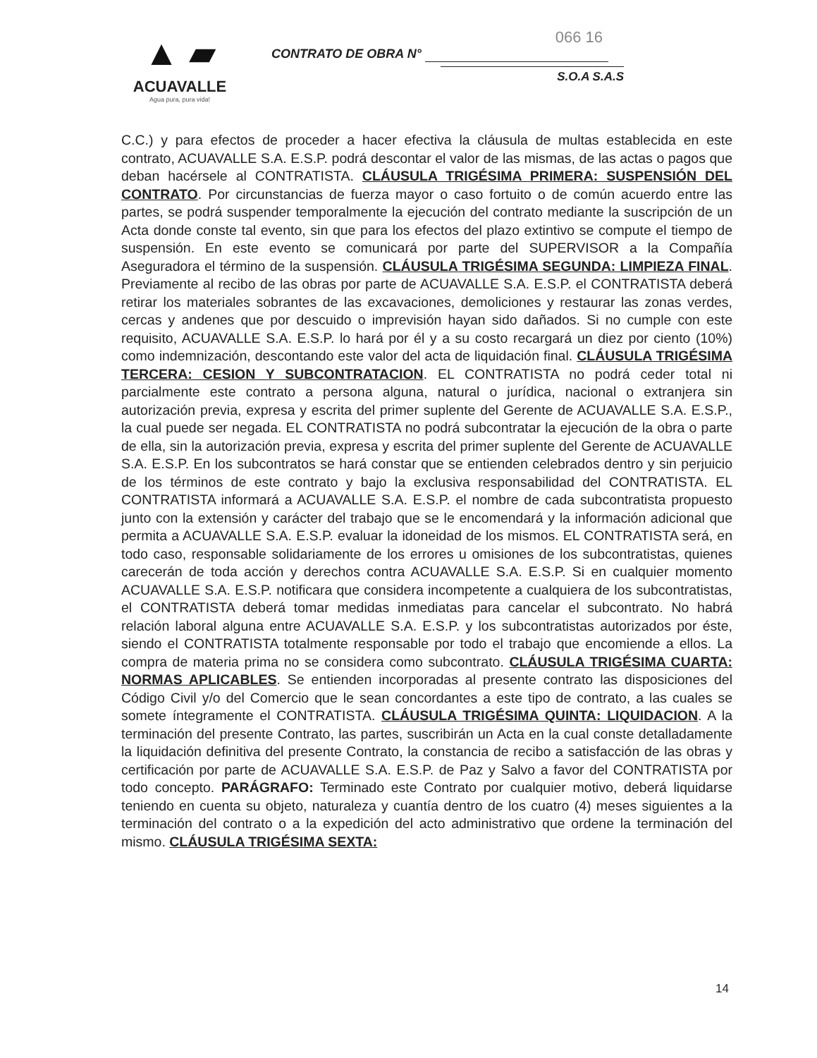▲ ▰
ACUAVALLE
Agua pura, pura vida!
066 16
CONTRATO DE OBRA N°
S.O.A S.A.S
C.C.) y para efectos de proceder a hacer efectiva la cláusula de multas establecida en este contrato, ACUAVALLE S.A. E.S.P. podrá descontar el valor de las mismas, de las actas o pagos que deban hacérsele al CONTRATISTA. CLÁUSULA TRIGÉSIMA PRIMERA: SUSPENSIÓN DEL CONTRATO. Por circunstancias de fuerza mayor o caso fortuito o de común acuerdo entre las partes, se podrá suspender temporalmente la ejecución del contrato mediante la suscripción de un Acta donde conste tal evento, sin que para los efectos del plazo extintivo se compute el tiempo de suspensión. En este evento se comunicará por parte del SUPERVISOR a la Compañía Aseguradora el término de la suspensión. CLÁUSULA TRIGÉSIMA SEGUNDA: LIMPIEZA FINAL. Previamente al recibo de las obras por parte de ACUAVALLE S.A. E.S.P. el CONTRATISTA deberá retirar los materiales sobrantes de las excavaciones, demoliciones y restaurar las zonas verdes, cercas y andenes que por descuido o imprevisión hayan sido dañados. Si no cumple con este requisito, ACUAVALLE S.A. E.S.P. lo hará por él y a su costo recargará un diez por ciento (10%) como indemnización, descontando este valor del acta de liquidación final. CLÁUSULA TRIGÉSIMA TERCERA: CESION Y SUBCONTRATACION. EL CONTRATISTA no podrá ceder total ni parcialmente este contrato a persona alguna, natural o jurídica, nacional o extranjera sin autorización previa, expresa y escrita del primer suplente del Gerente de ACUAVALLE S.A. E.S.P., la cual puede ser negada. EL CONTRATISTA no podrá subcontratar la ejecución de la obra o parte de ella, sin la autorización previa, expresa y escrita del primer suplente del Gerente de ACUAVALLE S.A. E.S.P. En los subcontratos se hará constar que se entienden celebrados dentro y sin perjuicio de los términos de este contrato y bajo la exclusiva responsabilidad del CONTRATISTA. EL CONTRATISTA informará a ACUAVALLE S.A. E.S.P. el nombre de cada subcontratista propuesto junto con la extensión y carácter del trabajo que se le encomendará y la información adicional que permita a ACUAVALLE S.A. E.S.P. evaluar la idoneidad de los mismos. EL CONTRATISTA será, en todo caso, responsable solidariamente de los errores u omisiones de los subcontratistas, quienes carecerán de toda acción y derechos contra ACUAVALLE S.A. E.S.P. Si en cualquier momento ACUAVALLE S.A. E.S.P. notificara que considera incompetente a cualquiera de los subcontratistas, el CONTRATISTA deberá tomar medidas inmediatas para cancelar el subcontrato. No habrá relación laboral alguna entre ACUAVALLE S.A. E.S.P. y los subcontratistas autorizados por éste, siendo el CONTRATISTA totalmente responsable por todo el trabajo que encomiende a ellos. La compra de materia prima no se considera como subcontrato. CLÁUSULA TRIGÉSIMA CUARTA: NORMAS APLICABLES. Se entienden incorporadas al presente contrato las disposiciones del Código Civil y/o del Comercio que le sean concordantes a este tipo de contrato, a las cuales se somete íntegramente el CONTRATISTA. CLÁUSULA TRIGÉSIMA QUINTA: LIQUIDACION. A la terminación del presente Contrato, las partes, suscribirán un Acta en la cual conste detalladamente la liquidación definitiva del presente Contrato, la constancia de recibo a satisfacción de las obras y certificación por parte de ACUAVALLE S.A. E.S.P. de Paz y Salvo a favor del CONTRATISTA por todo concepto. PARÁGRAFO: Terminado este Contrato por cualquier motivo, deberá liquidarse teniendo en cuenta su objeto, naturaleza y cuantía dentro de los cuatro (4) meses siguientes a la terminación del contrato o a la expedición del acto administrativo que ordene la terminación del mismo. CLÁUSULA TRIGÉSIMA SEXTA:
14